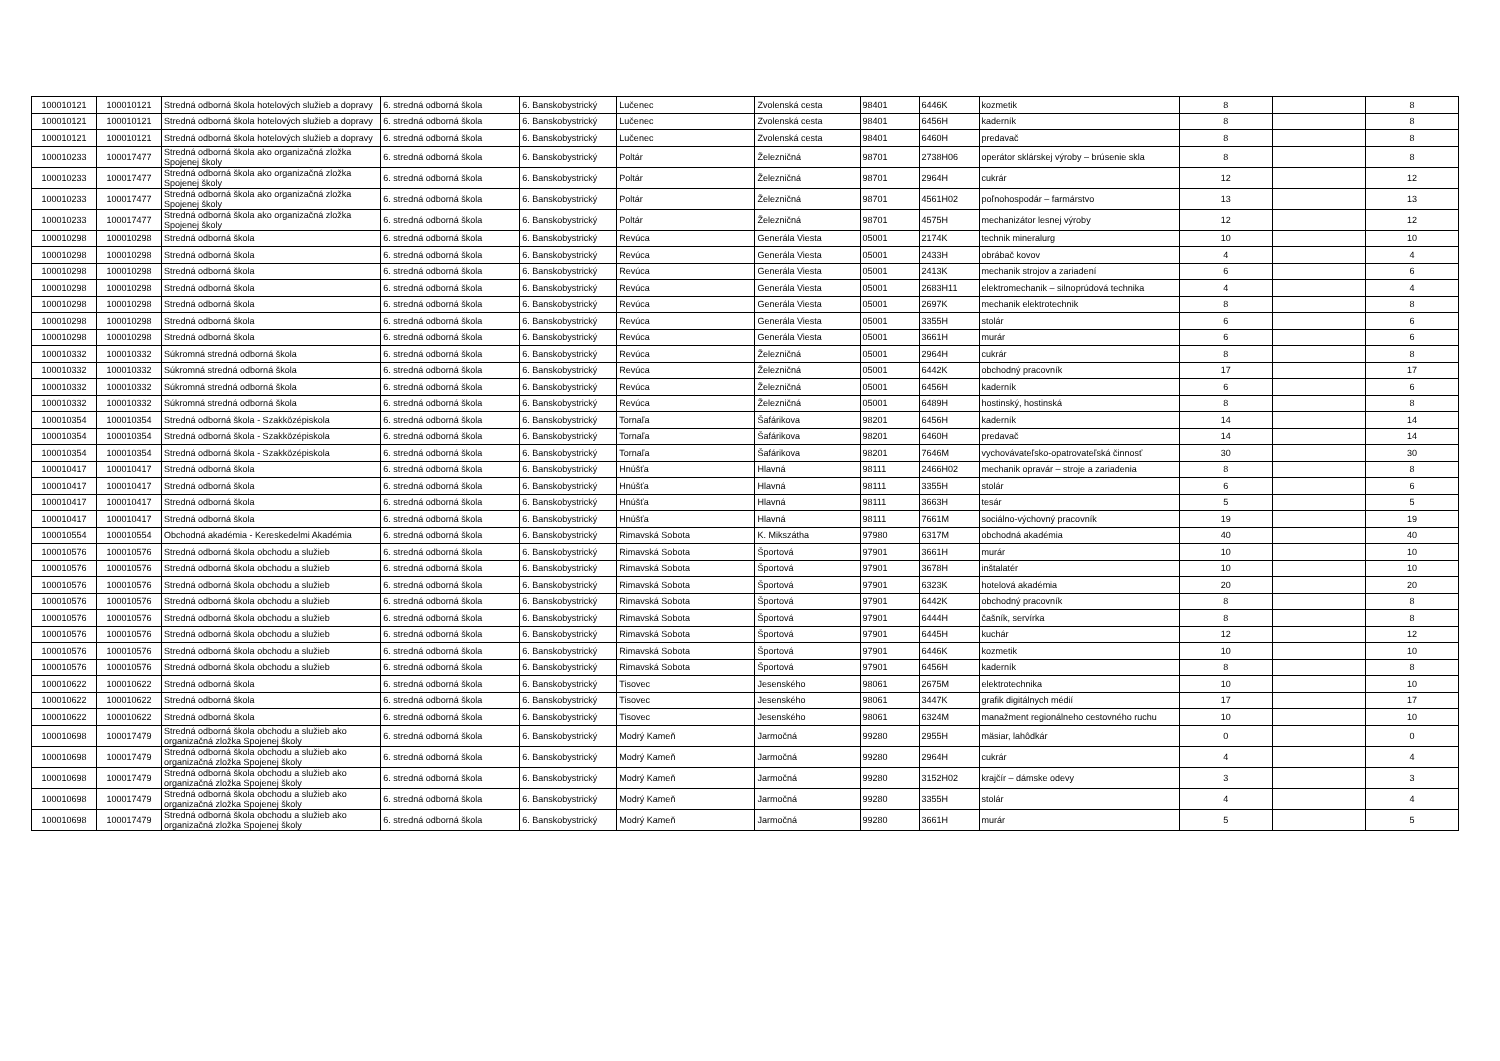| 100010121 | 100010121 | Stredná odborná škola hotelových služieb a dopravy | 6. stredná odborná škola | 6. Banskobystrický | Lučenec | Zvolenská cesta | 98401 | 6446K | kozmetik | 8 | | 8 |
| 100010121 | 100010121 | Stredná odborná škola hotelových služieb a dopravy | 6. stredná odborná škola | 6. Banskobystrický | Lučenec | Zvolenská cesta | 98401 | 6456H | kaderník | 8 | | 8 |
| 100010121 | 100010121 | Stredná odborná škola hotelových služieb a dopravy | 6. stredná odborná škola | 6. Banskobystrický | Lučenec | Zvolenská cesta | 98401 | 6460H | predavač | 8 | | 8 |
| 100010233 | 100017477 | Stredná odborná škola ako organizačná zložka Spojenej školy | 6. stredná odborná škola | 6. Banskobystrický | Poltár | Železničná | 98701 | 2738H06 | operátor sklárskej výroby – brúsenie skla | 8 | | 8 |
| 100010233 | 100017477 | Stredná odborná škola ako organizačná zložka Spojenej školy | 6. stredná odborná škola | 6. Banskobystrický | Poltár | Železničná | 98701 | 2964H | cukrár | 12 | | 12 |
| 100010233 | 100017477 | Stredná odborná škola ako organizačná zložka Spojenej školy | 6. stredná odborná škola | 6. Banskobystrický | Poltár | Železničná | 98701 | 4561H02 | poľnohospodár – farmárstvo | 13 | | 13 |
| 100010233 | 100017477 | Stredná odborná škola ako organizačná zložka Spojenej školy | 6. stredná odborná škola | 6. Banskobystrický | Poltár | Železničná | 98701 | 4575H | mechanizátor lesnej výroby | 12 | | 12 |
| 100010298 | 100010298 | Stredná odborná škola | 6. stredná odborná škola | 6. Banskobystrický | Revúca | Generála Viesta | 05001 | 2174K | technik mineralurg | 10 | | 10 |
| 100010298 | 100010298 | Stredná odborná škola | 6. stredná odborná škola | 6. Banskobystrický | Revúca | Generála Viesta | 05001 | 2433H | obrábač kovov | 4 | | 4 |
| 100010298 | 100010298 | Stredná odborná škola | 6. stredná odborná škola | 6. Banskobystrický | Revúca | Generála Viesta | 05001 | 2413K | mechanik strojov a zariadení | 6 | | 6 |
| 100010298 | 100010298 | Stredná odborná škola | 6. stredná odborná škola | 6. Banskobystrický | Revúca | Generála Viesta | 05001 | 2683H11 | elektromechanik – silnoprúdová technika | 4 | | 4 |
| 100010298 | 100010298 | Stredná odborná škola | 6. stredná odborná škola | 6. Banskobystrický | Revúca | Generála Viesta | 05001 | 2697K | mechanik elektrotechnik | 8 | | 8 |
| 100010298 | 100010298 | Stredná odborná škola | 6. stredná odborná škola | 6. Banskobystrický | Revúca | Generála Viesta | 05001 | 3355H | stolár | 6 | | 6 |
| 100010298 | 100010298 | Stredná odborná škola | 6. stredná odborná škola | 6. Banskobystrický | Revúca | Generála Viesta | 05001 | 3661H | murár | 6 | | 6 |
| 100010332 | 100010332 | Súkromná stredná odborná škola | 6. stredná odborná škola | 6. Banskobystrický | Revúca | Železničná | 05001 | 2964H | cukrár | 8 | | 8 |
| 100010332 | 100010332 | Súkromná stredná odborná škola | 6. stredná odborná škola | 6. Banskobystrický | Revúca | Železničná | 05001 | 6442K | obchodný pracovník | 17 | | 17 |
| 100010332 | 100010332 | Súkromná stredná odborná škola | 6. stredná odborná škola | 6. Banskobystrický | Revúca | Železničná | 05001 | 6456H | kaderník | 6 | | 6 |
| 100010332 | 100010332 | Súkromná stredná odborná škola | 6. stredná odborná škola | 6. Banskobystrický | Revúca | Železničná | 05001 | 6489H | hostinský, hostinská | 8 | | 8 |
| 100010354 | 100010354 | Stredná odborná škola - Szakközépiskola | 6. stredná odborná škola | 6. Banskobystrický | Tornaľa | Šafárikova | 98201 | 6456H | kaderník | 14 | | 14 |
| 100010354 | 100010354 | Stredná odborná škola - Szakközépiskola | 6. stredná odborná škola | 6. Banskobystrický | Tornaľa | Šafárikova | 98201 | 6460H | predavač | 14 | | 14 |
| 100010354 | 100010354 | Stredná odborná škola - Szakközépiskola | 6. stredná odborná škola | 6. Banskobystrický | Tornaľa | Šafárikova | 98201 | 7646M | vychovávateľsko-opatrovateľská činnosť | 30 | | 30 |
| 100010417 | 100010417 | Stredná odborná škola | 6. stredná odborná škola | 6. Banskobystrický | Hnúšťa | Hlavná | 98111 | 2466H02 | mechanik opravár – stroje a zariadenia | 8 | | 8 |
| 100010417 | 100010417 | Stredná odborná škola | 6. stredná odborná škola | 6. Banskobystrický | Hnúšťa | Hlavná | 98111 | 3355H | stolár | 6 | | 6 |
| 100010417 | 100010417 | Stredná odborná škola | 6. stredná odborná škola | 6. Banskobystrický | Hnúšťa | Hlavná | 98111 | 3663H | tesár | 5 | | 5 |
| 100010417 | 100010417 | Stredná odborná škola | 6. stredná odborná škola | 6. Banskobystrický | Hnúšťa | Hlavná | 98111 | 7661M | sociálno-výchovný pracovník | 19 | | 19 |
| 100010554 | 100010554 | Obchodná akadémia - Kereskedelmi Akadémia | 6. stredná odborná škola | 6. Banskobystrický | Rimavská Sobota | K. Mikszátha | 97980 | 6317M | obchodná akadémia | 40 | | 40 |
| 100010576 | 100010576 | Stredná odborná škola obchodu a služieb | 6. stredná odborná škola | 6. Banskobystrický | Rimavská Sobota | Športová | 97901 | 3661H | murár | 10 | | 10 |
| 100010576 | 100010576 | Stredná odborná škola obchodu a služieb | 6. stredná odborná škola | 6. Banskobystrický | Rimavská Sobota | Športová | 97901 | 3678H | inštalatér | 10 | | 10 |
| 100010576 | 100010576 | Stredná odborná škola obchodu a služieb | 6. stredná odborná škola | 6. Banskobystrický | Rimavská Sobota | Športová | 97901 | 6323K | hotelová akadémia | 20 | | 20 |
| 100010576 | 100010576 | Stredná odborná škola obchodu a služieb | 6. stredná odborná škola | 6. Banskobystrický | Rimavská Sobota | Športová | 97901 | 6442K | obchodný pracovník | 8 | | 8 |
| 100010576 | 100010576 | Stredná odborná škola obchodu a služieb | 6. stredná odborná škola | 6. Banskobystrický | Rimavská Sobota | Športová | 97901 | 6444H | čašník, servírka | 8 | | 8 |
| 100010576 | 100010576 | Stredná odborná škola obchodu a služieb | 6. stredná odborná škola | 6. Banskobystrický | Rimavská Sobota | Športová | 97901 | 6445H | kuchár | 12 | | 12 |
| 100010576 | 100010576 | Stredná odborná škola obchodu a služieb | 6. stredná odborná škola | 6. Banskobystrický | Rimavská Sobota | Športová | 97901 | 6446K | kozmetik | 10 | | 10 |
| 100010576 | 100010576 | Stredná odborná škola obchodu a služieb | 6. stredná odborná škola | 6. Banskobystrický | Rimavská Sobota | Športová | 97901 | 6456H | kaderník | 8 | | 8 |
| 100010622 | 100010622 | Stredná odborná škola | 6. stredná odborná škola | 6. Banskobystrický | Tisovec | Jesenského | 98061 | 2675M | elektrotechnika | 10 | | 10 |
| 100010622 | 100010622 | Stredná odborná škola | 6. stredná odborná škola | 6. Banskobystrický | Tisovec | Jesenského | 98061 | 3447K | grafik digitálnych médií | 17 | | 17 |
| 100010622 | 100010622 | Stredná odborná škola | 6. stredná odborná škola | 6. Banskobystrický | Tisovec | Jesenského | 98061 | 6324M | manažment regionálneho cestovného ruchu | 10 | | 10 |
| 100010698 | 100017479 | Stredná odborná škola obchodu a služieb ako organizačná zložka Spojenej školy | 6. stredná odborná škola | 6. Banskobystrický | Modrý Kameň | Jarmočná | 99280 | 2955H | mäsiar, lahôdkár | 0 | | 0 |
| 100010698 | 100017479 | Stredná odborná škola obchodu a služieb ako organizačná zložka Spojenej školy | 6. stredná odborná škola | 6. Banskobystrický | Modrý Kameň | Jarmočná | 99280 | 2964H | cukrár | 4 | | 4 |
| 100010698 | 100017479 | Stredná odborná škola obchodu a služieb ako organizačná zložka Spojenej školy | 6. stredná odborná škola | 6. Banskobystrický | Modrý Kameň | Jarmočná | 99280 | 3152H02 | krajčír – dámske odevy | 3 | | 3 |
| 100010698 | 100017479 | Stredná odborná škola obchodu a služieb ako organizačná zložka Spojenej školy | 6. stredná odborná škola | 6. Banskobystrický | Modrý Kameň | Jarmočná | 99280 | 3355H | stolár | 4 | | 4 |
| 100010698 | 100017479 | Stredná odborná škola obchodu a služieb ako organizačná zložka Spojenej školy | 6. stredná odborná škola | 6. Banskobystrický | Modrý Kameň | Jarmočná | 99280 | 3661H | murár | 5 | | 5 |